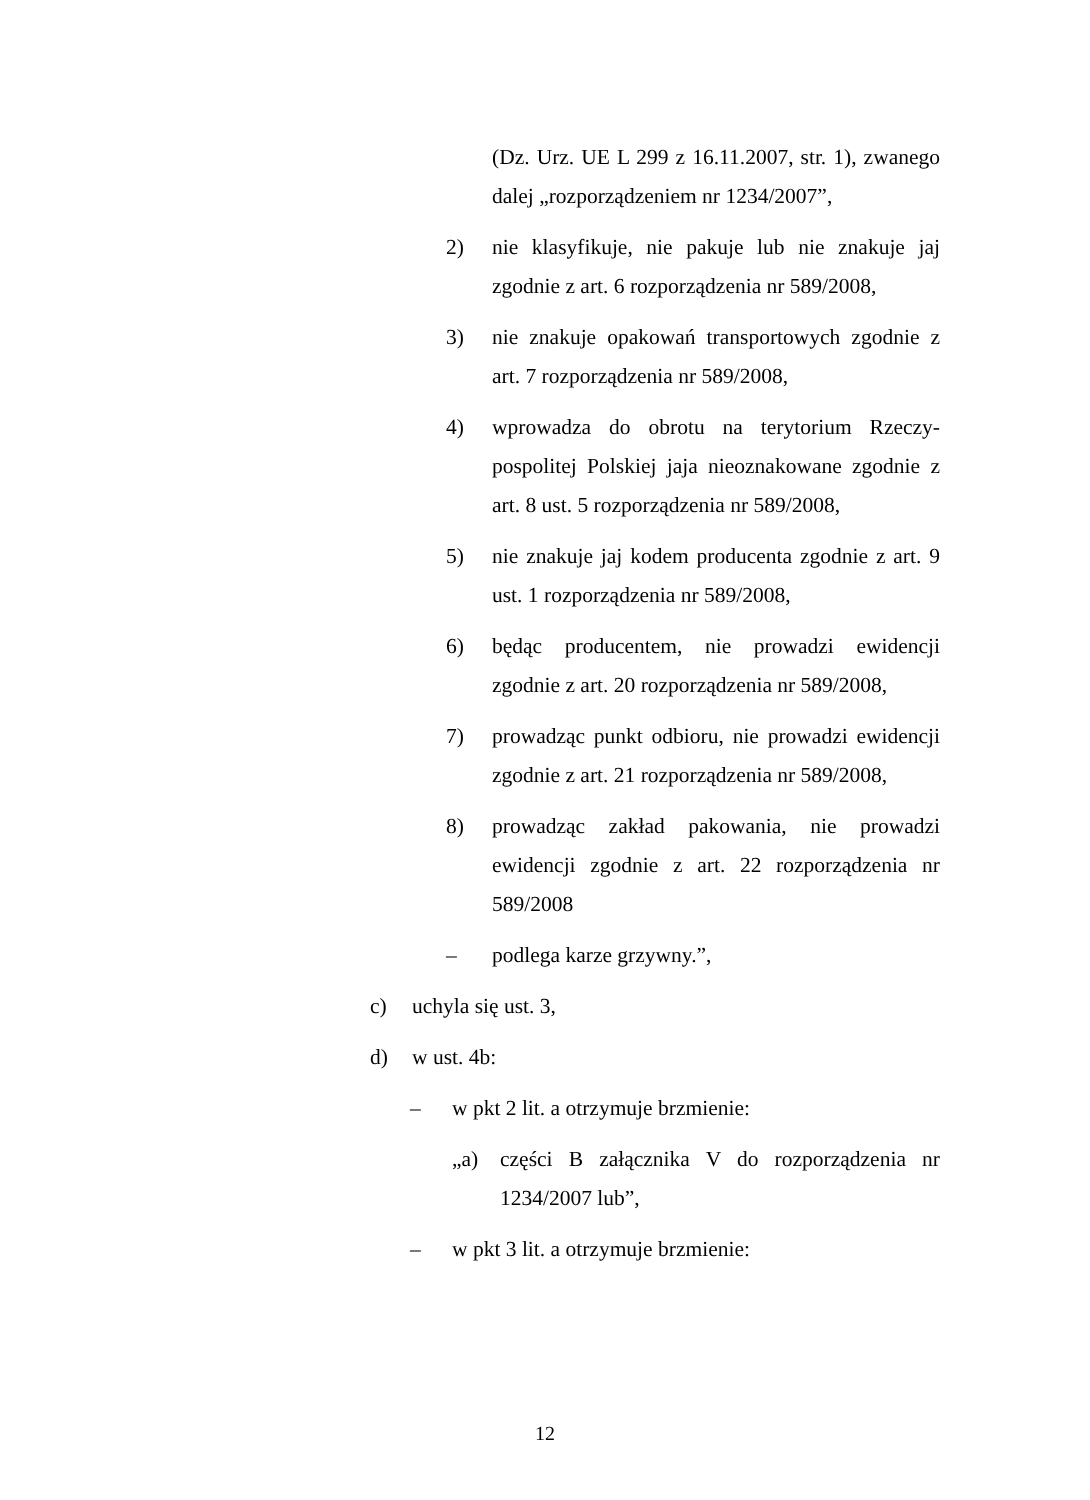(Dz. Urz. UE L 299 z 16.11.2007, str. 1), zwanego dalej „rozporządzeniem nr 1234/2007”,
2) nie klasyfikuje, nie pakuje lub nie znakuje jaj zgodnie z art. 6 rozporządzenia nr 589/2008,
3) nie znakuje opakowań transportowych zgodnie z art. 7 rozporządzenia nr 589/2008,
4) wprowadza do obrotu na terytorium Rzeczy-pospolitej Polskiej jaja nieoznakowane zgodnie z art. 8 ust. 5 rozporządzenia nr 589/2008,
5) nie znakuje jaj kodem producenta zgodnie z art. 9 ust. 1 rozporządzenia nr 589/2008,
6) będąc producentem, nie prowadzi ewidencji zgodnie z art. 20 rozporządzenia nr 589/2008,
7) prowadząc punkt odbioru, nie prowadzi ewidencji zgodnie z art. 21 rozporządzenia nr 589/2008,
8) prowadząc zakład pakowania, nie prowadzi ewidencji zgodnie z art. 22 rozporządzenia nr 589/2008
– podlega karze grzywny.”,
c) uchyla się ust. 3,
d) w ust. 4b:
– w pkt 2 lit. a otrzymuje brzmienie:
„a) części B załącznika V do rozporządzenia nr 1234/2007 lub”,
– w pkt 3 lit. a otrzymuje brzmienie:
12